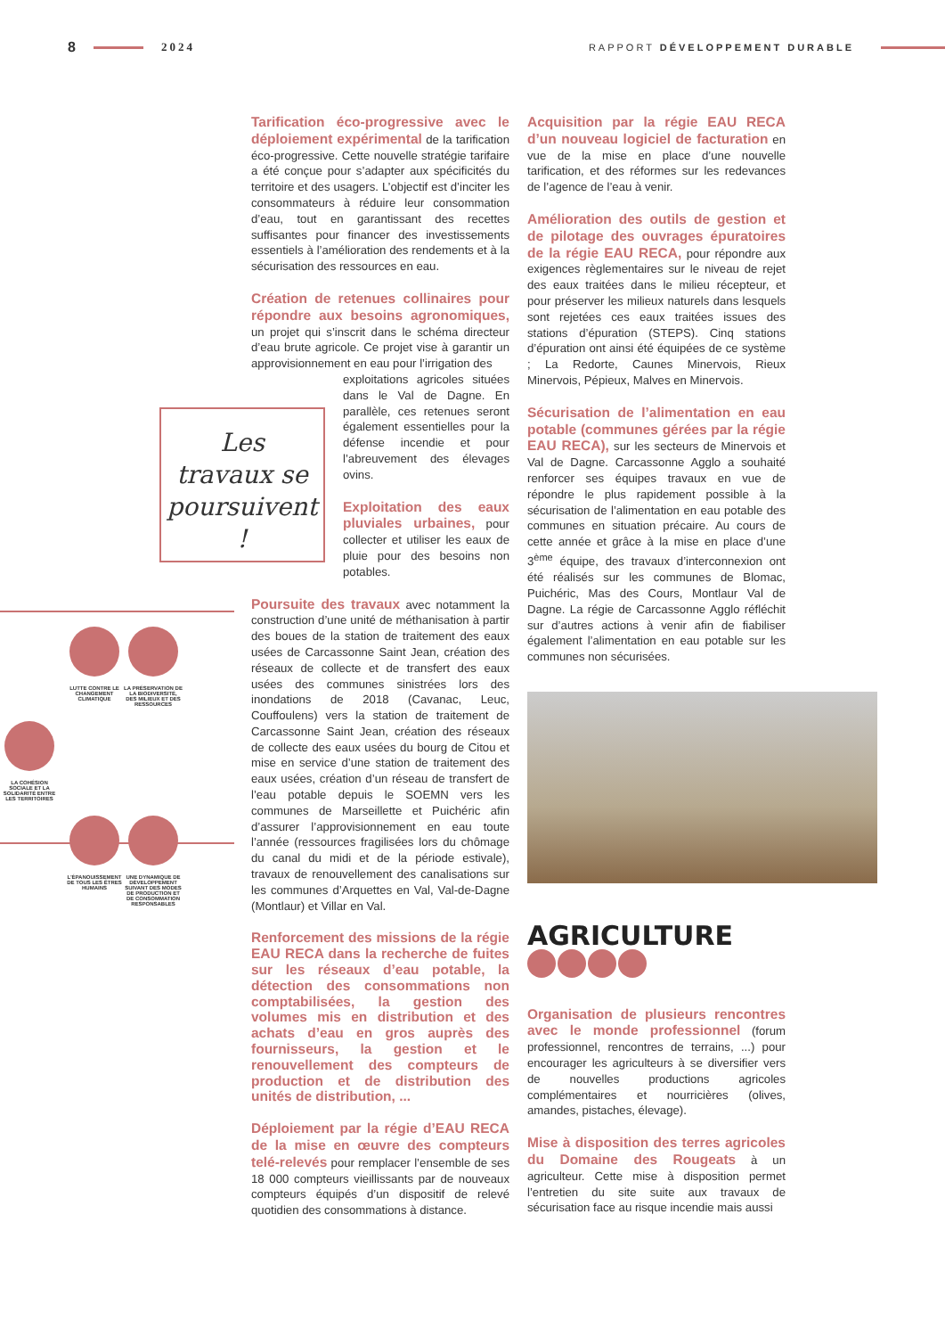8 2024 RAPPORT DÉVELOPPEMENT DURABLE
Tarification éco-progressive avec le déploiement expérimental de la tarification éco-progressive. Cette nouvelle stratégie tarifaire a été conçue pour s’adapter aux spécificités du territoire et des usagers. L’objectif est d’inciter les consommateurs à réduire leur consommation d’eau, tout en garantissant des recettes suffisantes pour financer des investissements essentiels à l’amélioration des rendements et à la sécurisation des ressources en eau.
Création de retenues collinaires pour répondre aux besoins agronomiques, un projet qui s’inscrit dans le schéma directeur d’eau brute agricole. Ce projet vise à garantir un approvisionnement en eau pour l’irrigation des
exploitations agricoles situées dans le Val de Dagne. En parallèle, ces retenues seront également essentielles pour la défense incendie et pour l’abreuvement des élevages ovins.
Exploitation des eaux pluviales urbaines, pour collecter et utiliser les eaux de pluie pour des besoins non potables.
Poursuite des travaux avec notamment la construction d’une unité de méthanisation à partir des boues de la station de traitement des eaux usées de Carcassonne Saint Jean, création des réseaux de collecte et de transfert des eaux usées des communes sinistrées lors des inondations de 2018 (Cavanac, Leuc, Couffoulens) vers la station de traitement de Carcassonne Saint Jean, création des réseaux de collecte des eaux usées du bourg de Citou et mise en service d’une station de traitement des eaux usées, création d’un réseau de transfert de l’eau potable depuis le SOEMN vers les communes de Marseillette et Puichéric afin d’assurer l’approvisionnement en eau toute l’année (ressources fragilisées lors du chômage du canal du midi et de la période estivale), travaux de renouvellement des canalisations sur les communes d’Arquettes en Val, Val-de-Dagne (Montlaur) et Villar en Val.
Renforcement des missions de la régie EAU RECA dans la recherche de fuites sur les réseaux d’eau potable, la détection des consommations non comptabilisées, la gestion des volumes mis en distribution et des achats d’eau en gros auprès des fournisseurs, la gestion et le renouvellement des compteurs de production et de distribution des unités de distribution, ...
Déploiement par la régie d’EAU RECA de la mise en œuvre des compteurs telé-relevés pour remplacer l’ensemble de ses 18 000 compteurs vieillissants par de nouveaux compteurs équipés d’un dispositif de relevé quotidien des consommations à distance.
Les
travaux se
poursuivent !
LUTTE CONTRE LE CHANGEMENT CLIMATIQUE
LA PRÉSERVATION DE LA BIODIVERSITÉ, DES MILIEUX ET DES RESSOURCES
LA COHÉSION SOCIALE ET LA SOLIDARITÉ ENTRE LES TERRITOIRES
L’ÉPANOUISSEMENT DE TOUS LES ÊTRES HUMAINS
UNE DYNAMIQUE DE DÉVELOPPEMENT SUIVANT DES MODES DE PRODUCTION ET DE CONSOMMATION RESPONSABLES
Acquisition par la régie EAU RECA d’un nouveau logiciel de facturation en vue de la mise en place d’une nouvelle tarification, et des réformes sur les redevances de l’agence de l’eau à venir.
Amélioration des outils de gestion et de pilotage des ouvrages épuratoires de la régie EAU RECA, pour répondre aux exigences règlementaires sur le niveau de rejet des eaux traitées dans le milieu récepteur, et pour préserver les milieux naturels dans lesquels sont rejetées ces eaux traitées issues des stations d’épuration (STEPS). Cinq stations d’épuration ont ainsi été équipées de ce système ; La Redorte, Caunes Minervois, Rieux Minervois, Pépieux, Malves en Minervois.
Sécurisation de l’alimentation en eau potable (communes gérées par la régie EAU RECA), sur les secteurs de Minervois et Val de Dagne. Carcassonne Agglo a souhaité renforcer ses équipes travaux en vue de répondre le plus rapidement possible à la sécurisation de l’alimentation en eau potable des communes en situation précaire. Au cours de cette année et grâce à la mise en place d’une 3<sup>ème</sup> équipe, des travaux d’interconnexion ont été réalisés sur les communes de Blomac, Puichéric, Mas des Cours, Montlaur Val de Dagne. La régie de Carcassonne Agglo réfléchit sur d’autres actions à venir afin de fiabiliser également l’alimentation en eau potable sur les communes non sécurisées.
AGRICULTURE
Organisation de plusieurs rencontres avec le monde professionnel (forum professionnel, rencontres de terrains, ...) pour encourager les agriculteurs à se diversifier vers de nouvelles productions agricoles complémentaires et nourricières (olives, amandes, pistaches, élevage).
Mise à disposition des terres agricoles du Domaine des Rougeats à un agriculteur. Cette mise à disposition permet l’entretien du site suite aux travaux de sécurisation face au risque incendie mais aussi